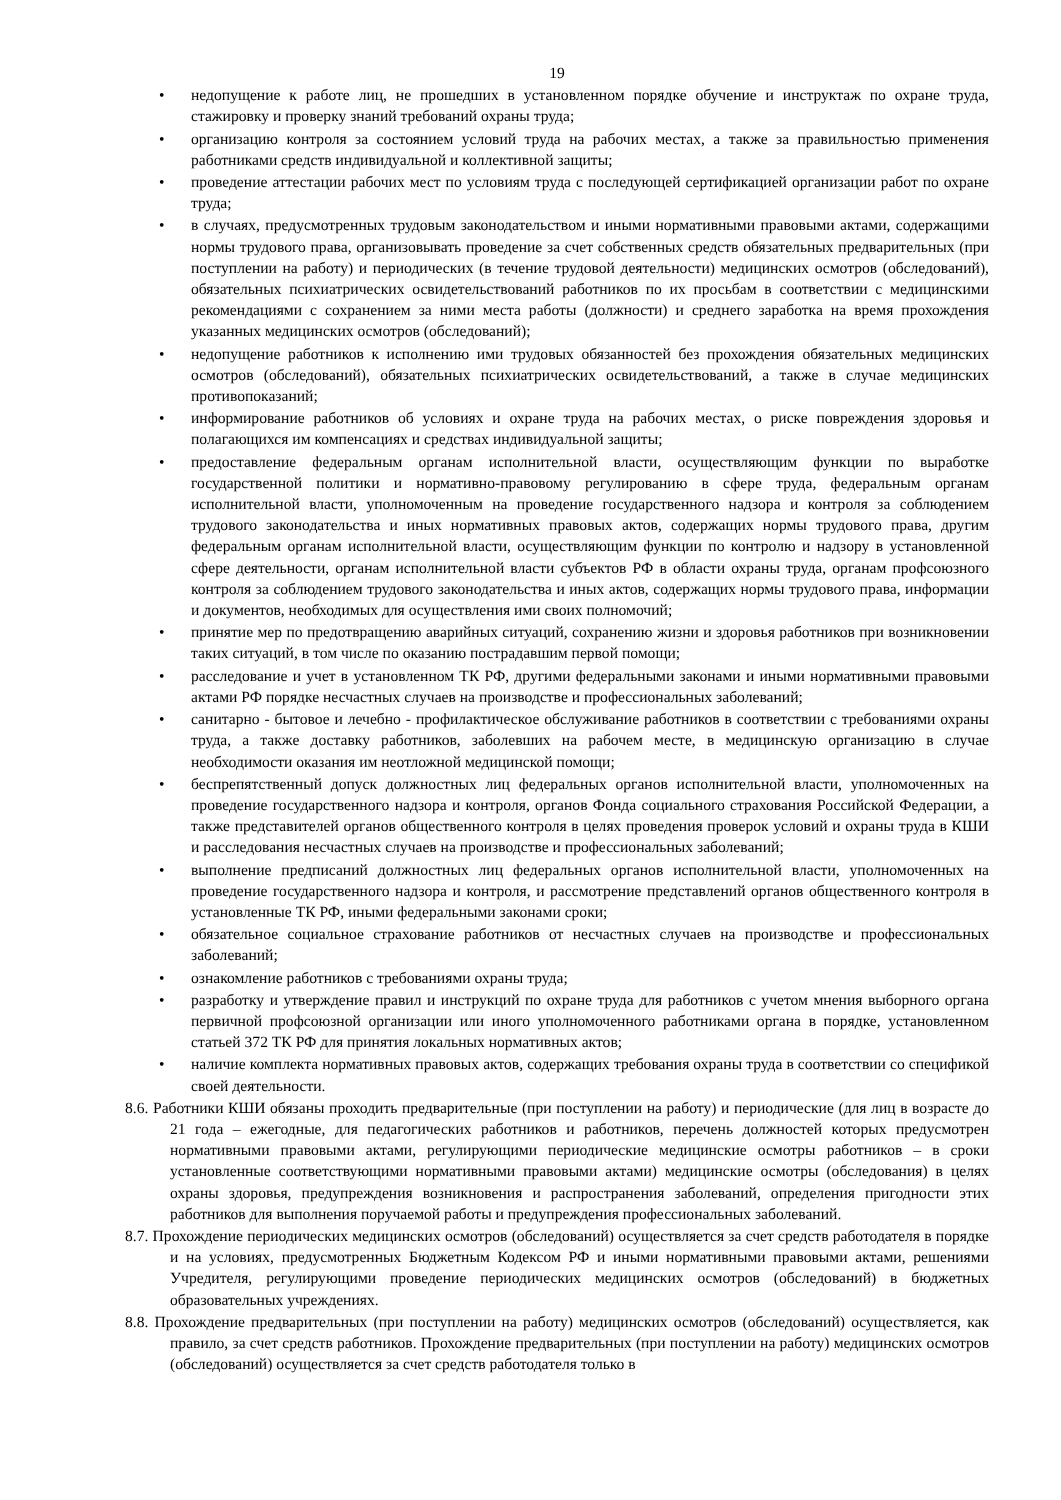19
• недопущение к работе лиц, не прошедших в установленном порядке обучение и инструктаж по охране труда, стажировку и проверку знаний требований охраны труда;
• организацию контроля за состоянием условий труда на рабочих местах, а также за правильностью применения работниками средств индивидуальной и коллективной защиты;
• проведение аттестации рабочих мест по условиям труда с последующей сертификацией организации работ по охране труда;
• в случаях, предусмотренных трудовым законодательством и иными нормативными правовыми актами, содержащими нормы трудового права, организовывать проведение за счет собственных средств обязательных предварительных (при поступлении на работу) и периодических (в течение трудовой деятельности) медицинских осмотров (обследований), обязательных психиатрических освидетельствований работников по их просьбам в соответствии с медицинскими рекомендациями с сохранением за ними места работы (должности) и среднего заработка на время прохождения указанных медицинских осмотров (обследований);
• недопущение работников к исполнению ими трудовых обязанностей без прохождения обязательных медицинских осмотров (обследований), обязательных психиатрических освидетельствований, а также в случае медицинских противопоказаний;
• информирование работников об условиях и охране труда на рабочих местах, о риске повреждения здоровья и полагающихся им компенсациях и средствах индивидуальной защиты;
• предоставление федеральным органам исполнительной власти, осуществляющим функции по выработке государственной политики и нормативно-правовому регулированию в сфере труда, федеральным органам исполнительной власти, уполномоченным на проведение государственного надзора и контроля за соблюдением трудового законодательства и иных нормативных правовых актов, содержащих нормы трудового права, другим федеральным органам исполнительной власти, осуществляющим функции по контролю и надзору в установленной сфере деятельности, органам исполнительной власти субъектов РФ в области охраны труда, органам профсоюзного контроля за соблюдением трудового законодательства и иных актов, содержащих нормы трудового права, информации и документов, необходимых для осуществления ими своих полномочий;
• принятие мер по предотвращению аварийных ситуаций, сохранению жизни и здоровья работников при возникновении таких ситуаций, в том числе по оказанию пострадавшим первой помощи;
• расследование и учет в установленном ТК РФ, другими федеральными законами и иными нормативными правовыми актами РФ порядке несчастных случаев на производстве и профессиональных заболеваний;
• санитарно - бытовое и лечебно - профилактическое обслуживание работников в соответствии с требованиями охраны труда, а также доставку работников, заболевших на рабочем месте, в медицинскую организацию в случае необходимости оказания им неотложной медицинской помощи;
• беспрепятственный допуск должностных лиц федеральных органов исполнительной власти, уполномоченных на проведение государственного надзора и контроля, органов Фонда социального страхования Российской Федерации, а также представителей органов общественного контроля в целях проведения проверок условий и охраны труда в КШИ и расследования несчастных случаев на производстве и профессиональных заболеваний;
• выполнение предписаний должностных лиц федеральных органов исполнительной власти, уполномоченных на проведение государственного надзора и контроля, и рассмотрение представлений органов общественного контроля в установленные ТК РФ, иными федеральными законами сроки;
• обязательное социальное страхование работников от несчастных случаев на производстве и профессиональных заболеваний;
• ознакомление работников с требованиями охраны труда;
• разработку и утверждение правил и инструкций по охране труда для работников с учетом мнения выборного органа первичной профсоюзной организации или иного уполномоченного работниками органа в порядке, установленном статьей 372 ТК РФ для принятия локальных нормативных актов;
• наличие комплекта нормативных правовых актов, содержащих требования охраны труда в соответствии со спецификой своей деятельности.
8.6. Работники КШИ обязаны проходить предварительные (при поступлении на работу) и периодические (для лиц в возрасте до 21 года – ежегодные, для педагогических работников и работников, перечень должностей которых предусмотрен нормативными правовыми актами, регулирующими периодические медицинские осмотры работников – в сроки установленные соответствующими нормативными правовыми актами) медицинские осмотры (обследования) в целях охраны здоровья, предупреждения возникновения и распространения заболеваний, определения пригодности этих работников для выполнения поручаемой работы и предупреждения профессиональных заболеваний.
8.7. Прохождение периодических медицинских осмотров (обследований) осуществляется за счет средств работодателя в порядке и на условиях, предусмотренных Бюджетным Кодексом РФ и иными нормативными правовыми актами, решениями Учредителя, регулирующими проведение периодических медицинских осмотров (обследований) в бюджетных образовательных учреждениях.
8.8. Прохождение предварительных (при поступлении на работу) медицинских осмотров (обследований) осуществляется, как правило, за счет средств работников. Прохождение предварительных (при поступлении на работу) медицинских осмотров (обследований) осуществляется за счет средств работодателя только в